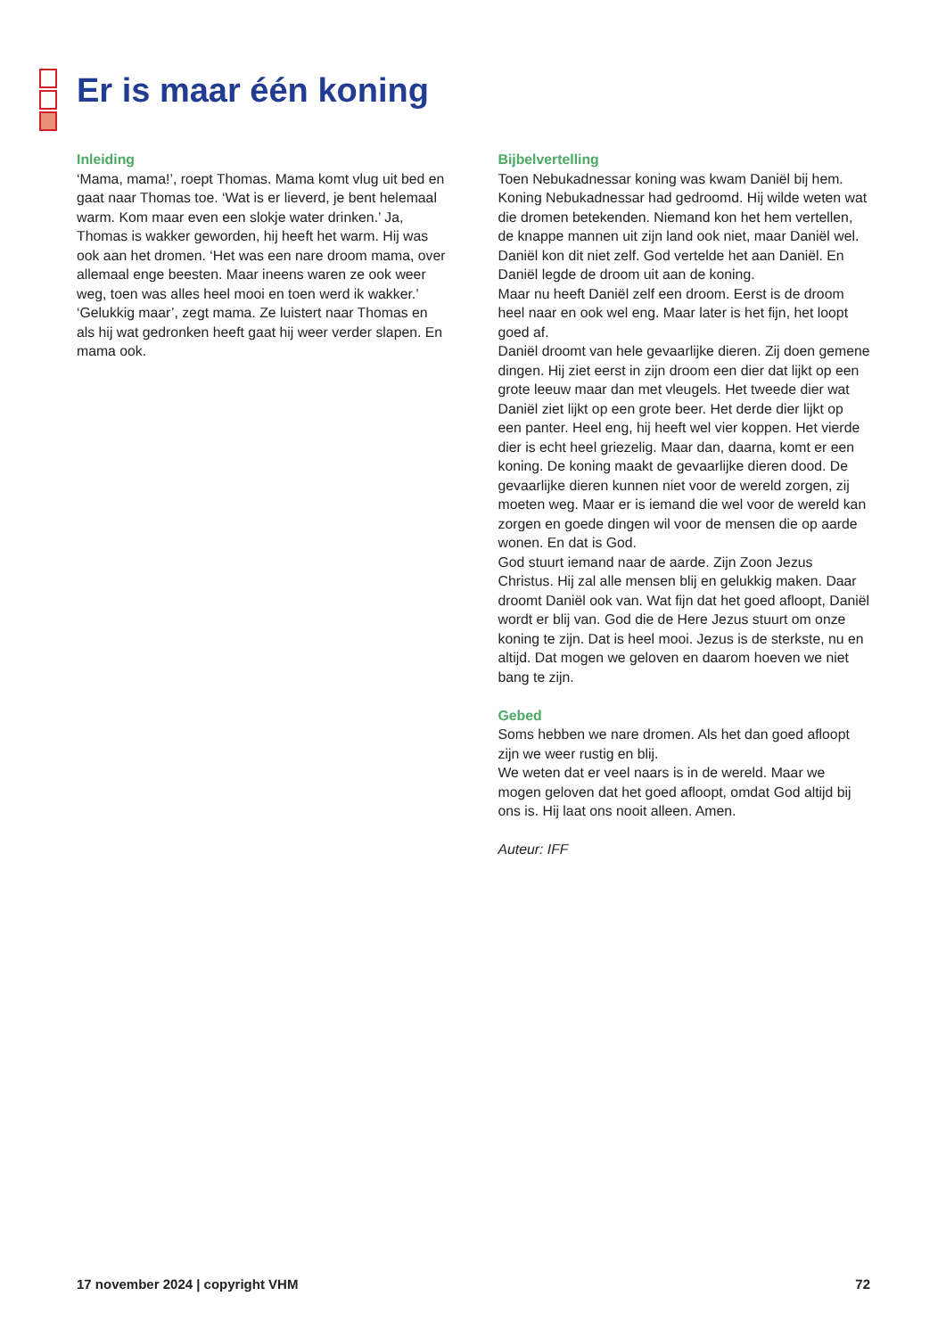Er is maar één koning
Inleiding
‘Mama, mama!’, roept Thomas. Mama komt vlug uit bed en gaat naar Thomas toe. ‘Wat is er lieverd, je bent helemaal warm. Kom maar even een slokje water drinken.’ Ja, Thomas is wakker geworden, hij heeft het warm. Hij was ook aan het dromen. ‘Het was een nare droom mama, over allemaal enge beesten. Maar ineens waren ze ook weer weg, toen was alles heel mooi en toen werd ik wakker.’ ‘Gelukkig maar’, zegt mama. Ze luistert naar Thomas en als hij wat gedronken heeft gaat hij weer verder slapen. En mama ook.
Bijbelvertelling
Toen Nebukadnessar koning was kwam Daniël bij hem. Koning Nebukadnessar had gedroomd. Hij wilde weten wat die dromen betekenden. Niemand kon het hem vertellen, de knappe mannen uit zijn land ook niet, maar Daniël wel. Daniël kon dit niet zelf. God vertelde het aan Daniël. En Daniël legde de droom uit aan de koning.
Maar nu heeft Daniël zelf een droom. Eerst is de droom heel naar en ook wel eng. Maar later is het fijn, het loopt goed af.
Daniël droomt van hele gevaarlijke dieren. Zij doen gemene dingen. Hij ziet eerst in zijn droom een dier dat lijkt op een grote leeuw maar dan met vleugels. Het tweede dier wat Daniël ziet lijkt op een grote beer. Het derde dier lijkt op een panter. Heel eng, hij heeft wel vier koppen. Het vierde dier is echt heel griezelig. Maar dan, daarna, komt er een koning. De koning maakt de gevaarlijke dieren dood. De gevaarlijke dieren kunnen niet voor de wereld zorgen, zij moeten weg. Maar er is iemand die wel voor de wereld kan zorgen en goede dingen wil voor de mensen die op aarde wonen. En dat is God.
God stuurt iemand naar de aarde. Zijn Zoon Jezus Christus. Hij zal alle mensen blij en gelukkig maken. Daar droomt Daniël ook van. Wat fijn dat het goed afloopt, Daniël wordt er blij van. God die de Here Jezus stuurt om onze koning te zijn. Dat is heel mooi. Jezus is de sterkste, nu en altijd. Dat mogen we geloven en daarom hoeven we niet bang te zijn.
Gebed
Soms hebben we nare dromen. Als het dan goed afloopt zijn we weer rustig en blij.
We weten dat er veel naars is in de wereld. Maar we mogen geloven dat het goed afloopt, omdat God altijd bij ons is. Hij laat ons nooit alleen. Amen.
Auteur: IFF
17 november 2024 | copyright VHM 72